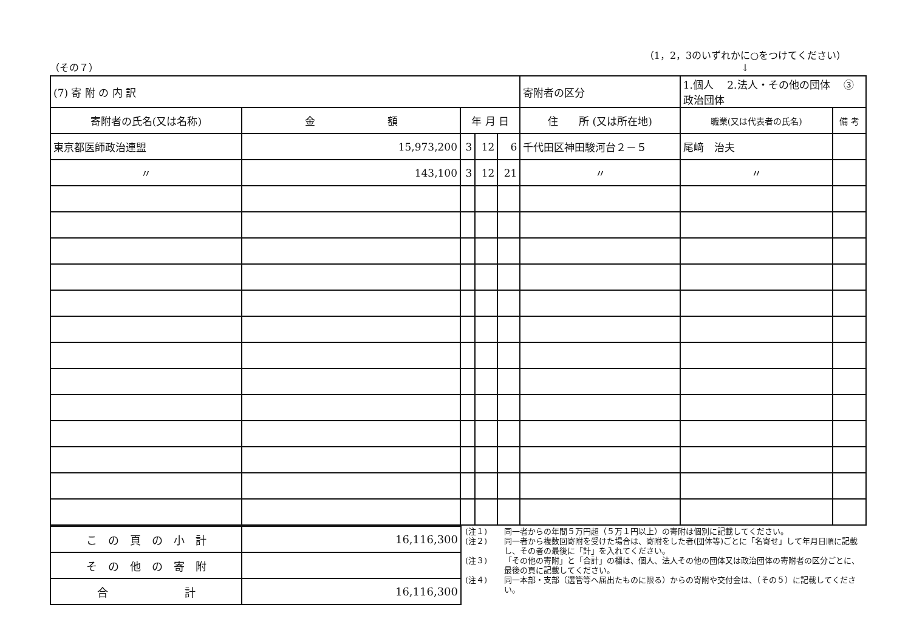（その７）
（1，2，3のいずれかに○をつけてください）
↓
| (7) 寄 附 の 内 訳 | | | | | 寄附者の区分 | 1.個人 2.法人・その他の団体 ③政治団体 | |
| 寄附者の氏名(又は名称) | 金 額 | 年 月 日 | | | 住 所 (又は所在地) | 職業(又は代表者の氏名) | 備 考 |
| 東京都医師政治連盟 | 15,973,200 | 3 | 12 | 6 | 千代田区神田駿河台２－５ | 尾﨑 治夫 | |
| 〃 | 143,100 | 3 | 12 | 21 | 〃 | 〃 | |
| こ の 頁 の 小 計 | 16,116,300 |
| そ の 他 の 寄 附 | |
| 合 計 | 16,116,300 |
(注１) 同一者からの年間５万円超（５万１円以上）の寄附は個別に記載してください。
(注２) 同一者から複数回寄附を受けた場合は、寄附をした者(団体等)ごとに「名寄せ」して年月日順に記載し、その者の最後に「計」を入れてください。
(注３) 「その他の寄附」と「合計」の欄は、個人、法人その他の団体又は政治団体の寄附者の区分ごとに、最後の頁に記載してください。
(注４) 同一本部・支部（選管等へ届出たものに限る）からの寄附や交付金は、（その５）に記載してください。